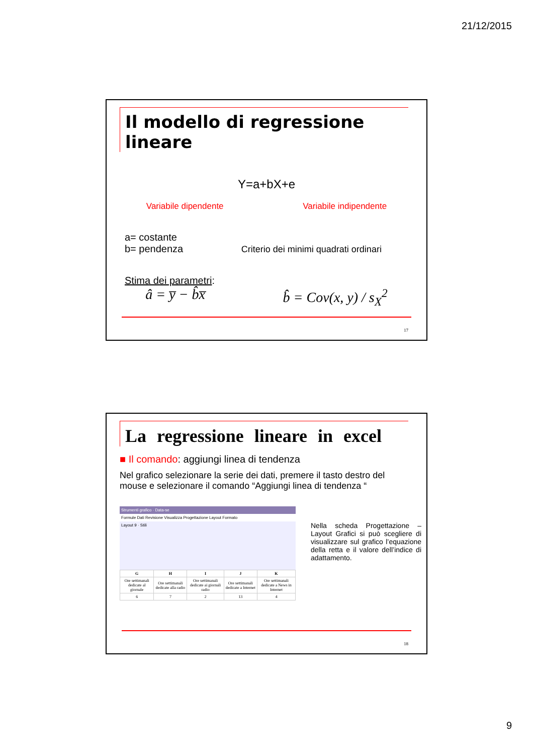21/12/2015
Il modello di regressione lineare
Y=a+bX+e
Variabile dipendente Variabile indipendente
a= costante
b= pendenza Criterio dei minimi quadrati ordinari
Stima dei parametri:
â = y̅ − b̂x̅ b̂ = Cov(x, y) / s<sub>X</sub><sup>2</sup>
17
La regressione lineare in excel
■ Il comando: aggiungi linea di tendenza
Nel grafico selezionare la serie dei dati, premere il tasto destro del mouse e selezionare il comando “Aggiungi linea di tendenza “
Strumenti grafico · Data-se
Formule Dati Revisione Visualizza Progettazione Layout Formato
Layout 9 · Stili
| G | H | I | J | K |
| --- | --- | --- | --- | --- |
| Ore settimanali dedicate al giornale | Ore settimanali dedicate alla radio | Ore settimanali dedicate ai giornali radio | Ore settimanali dedicate a Internet | Ore settimanali dedicate a News in Internet |
| 6 | 7 | 2 | 13 | 4 |
Nella scheda Progettazione – Layout Grafici si può scegliere di visualizzare sul grafico l’equazione della retta e il valore dell’indice di adattamento.
18
9